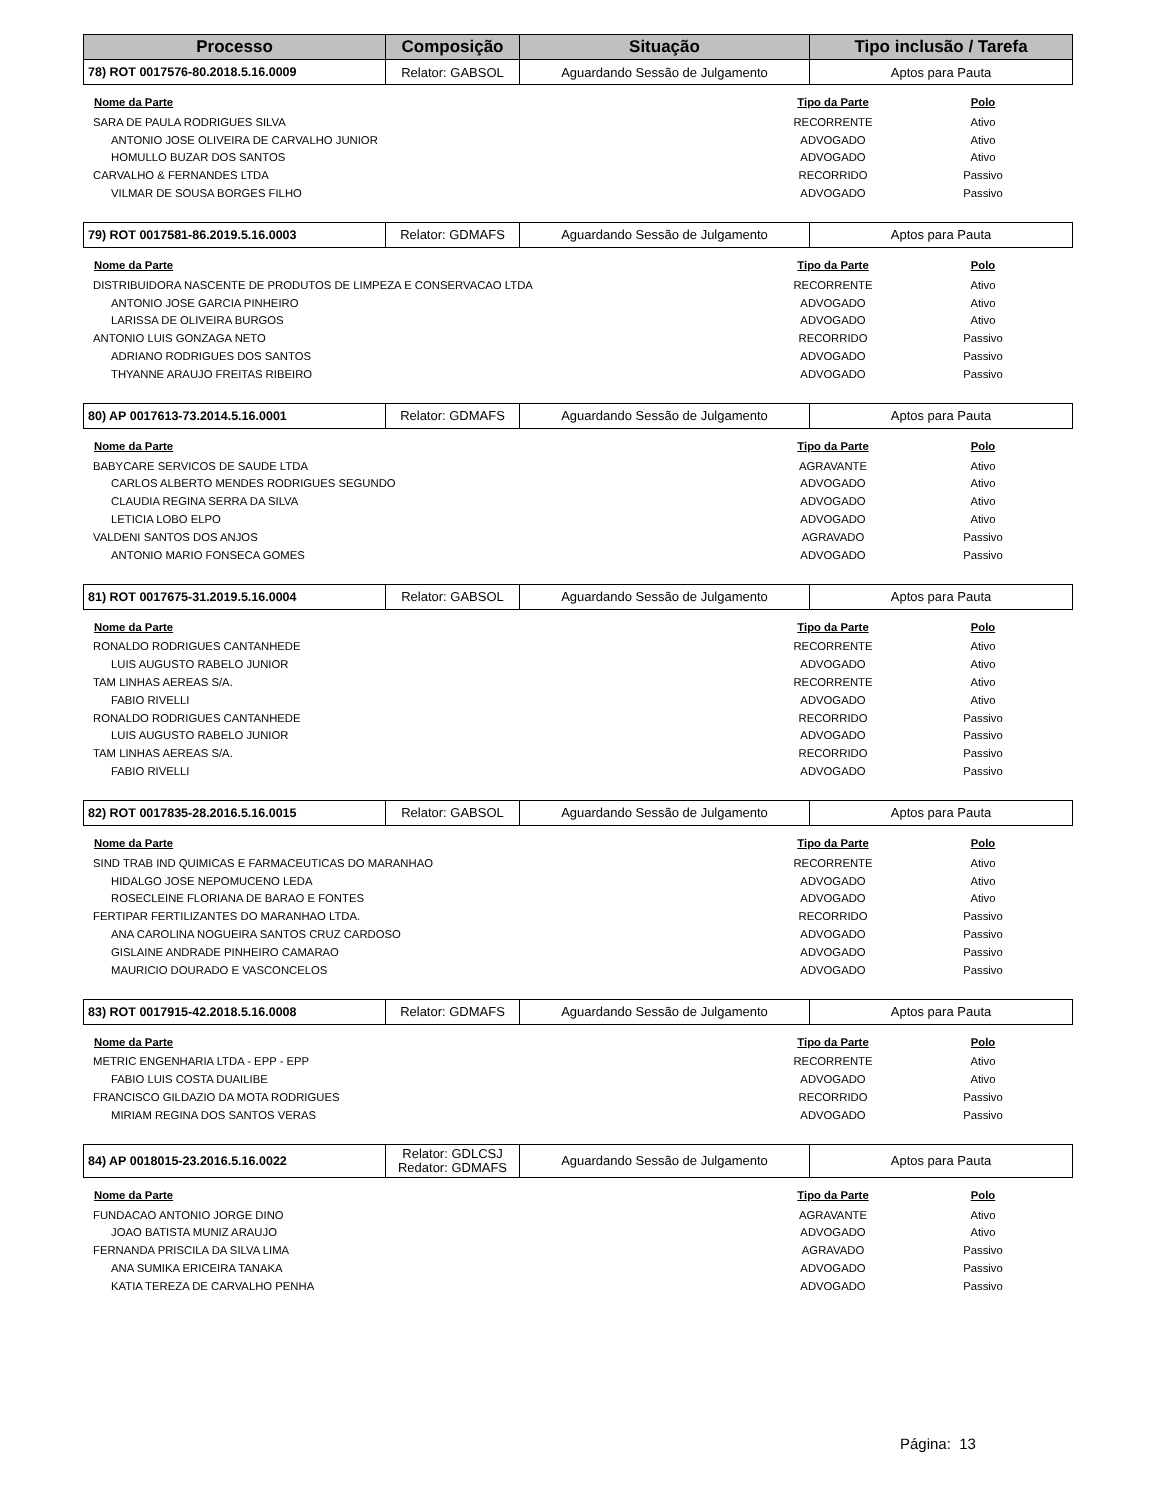| Processo | Composição | Situação | Tipo inclusão / Tarefa |
| --- | --- | --- | --- |
| 78) ROT 0017576-80.2018.5.16.0009 | Relator: GABSOL | Aguardando Sessão de Julgamento | Aptos para Pauta |
| Nome da Parte | Tipo da Parte | Polo |
| --- | --- | --- |
| SARA DE PAULA RODRIGUES SILVA | RECORRENTE | Ativo |
| ANTONIO JOSE OLIVEIRA DE CARVALHO JUNIOR | ADVOGADO | Ativo |
| HOMULLO BUZAR DOS SANTOS | ADVOGADO | Ativo |
| CARVALHO & FERNANDES LTDA | RECORRIDO | Passivo |
| VILMAR DE SOUSA BORGES FILHO | ADVOGADO | Passivo |
| 79) ROT 0017581-86.2019.5.16.0003 | Relator: GDMAFS | Aguardando Sessão de Julgamento | Aptos para Pauta |
| Nome da Parte | Tipo da Parte | Polo |
| --- | --- | --- |
| DISTRIBUIDORA NASCENTE DE PRODUTOS DE LIMPEZA E CONSERVACAO LTDA | RECORRENTE | Ativo |
| ANTONIO JOSE GARCIA PINHEIRO | ADVOGADO | Ativo |
| LARISSA DE OLIVEIRA BURGOS | ADVOGADO | Ativo |
| ANTONIO LUIS GONZAGA NETO | RECORRIDO | Passivo |
| ADRIANO RODRIGUES DOS SANTOS | ADVOGADO | Passivo |
| THYANNE ARAUJO FREITAS RIBEIRO | ADVOGADO | Passivo |
| 80) AP 0017613-73.2014.5.16.0001 | Relator: GDMAFS | Aguardando Sessão de Julgamento | Aptos para Pauta |
| Nome da Parte | Tipo da Parte | Polo |
| --- | --- | --- |
| BABYCARE SERVICOS DE SAUDE LTDA | AGRAVANTE | Ativo |
| CARLOS ALBERTO MENDES RODRIGUES SEGUNDO | ADVOGADO | Ativo |
| CLAUDIA REGINA SERRA DA SILVA | ADVOGADO | Ativo |
| LETICIA LOBO ELPO | ADVOGADO | Ativo |
| VALDENI SANTOS DOS ANJOS | AGRAVADO | Passivo |
| ANTONIO MARIO FONSECA GOMES | ADVOGADO | Passivo |
| 81) ROT 0017675-31.2019.5.16.0004 | Relator: GABSOL | Aguardando Sessão de Julgamento | Aptos para Pauta |
| Nome da Parte | Tipo da Parte | Polo |
| --- | --- | --- |
| RONALDO RODRIGUES CANTANHEDE | RECORRENTE | Ativo |
| LUIS AUGUSTO RABELO JUNIOR | ADVOGADO | Ativo |
| TAM LINHAS AEREAS S/A. | RECORRENTE | Ativo |
| FABIO RIVELLI | ADVOGADO | Ativo |
| RONALDO RODRIGUES CANTANHEDE | RECORRIDO | Passivo |
| LUIS AUGUSTO RABELO JUNIOR | ADVOGADO | Passivo |
| TAM LINHAS AEREAS S/A. | RECORRIDO | Passivo |
| FABIO RIVELLI | ADVOGADO | Passivo |
| 82) ROT 0017835-28.2016.5.16.0015 | Relator: GABSOL | Aguardando Sessão de Julgamento | Aptos para Pauta |
| Nome da Parte | Tipo da Parte | Polo |
| --- | --- | --- |
| SIND TRAB IND QUIMICAS E FARMACEUTICAS DO MARANHAO | RECORRENTE | Ativo |
| HIDALGO JOSE NEPOMUCENO LEDA | ADVOGADO | Ativo |
| ROSECLEINE FLORIANA DE BARAO E FONTES | ADVOGADO | Ativo |
| FERTIPAR FERTILIZANTES DO MARANHAO LTDA. | RECORRIDO | Passivo |
| ANA CAROLINA NOGUEIRA SANTOS CRUZ CARDOSO | ADVOGADO | Passivo |
| GISLAINE ANDRADE PINHEIRO CAMARAO | ADVOGADO | Passivo |
| MAURICIO DOURADO E VASCONCELOS | ADVOGADO | Passivo |
| 83) ROT 0017915-42.2018.5.16.0008 | Relator: GDMAFS | Aguardando Sessão de Julgamento | Aptos para Pauta |
| Nome da Parte | Tipo da Parte | Polo |
| --- | --- | --- |
| METRIC ENGENHARIA LTDA - EPP - EPP | RECORRENTE | Ativo |
| FABIO LUIS COSTA DUAILIBE | ADVOGADO | Ativo |
| FRANCISCO GILDAZIO DA MOTA RODRIGUES | RECORRIDO | Passivo |
| MIRIAM REGINA DOS SANTOS VERAS | ADVOGADO | Passivo |
| 84) AP 0018015-23.2016.5.16.0022 | Relator: GDLCSJ Redator: GDMAFS | Aguardando Sessão de Julgamento | Aptos para Pauta |
| Nome da Parte | Tipo da Parte | Polo |
| --- | --- | --- |
| FUNDACAO ANTONIO JORGE DINO | AGRAVANTE | Ativo |
| JOAO BATISTA MUNIZ ARAUJO | ADVOGADO | Ativo |
| FERNANDA PRISCILA DA SILVA LIMA | AGRAVADO | Passivo |
| ANA SUMIKA ERICEIRA TANAKA | ADVOGADO | Passivo |
| KATIA TEREZA DE CARVALHO PENHA | ADVOGADO | Passivo |
Página: 13